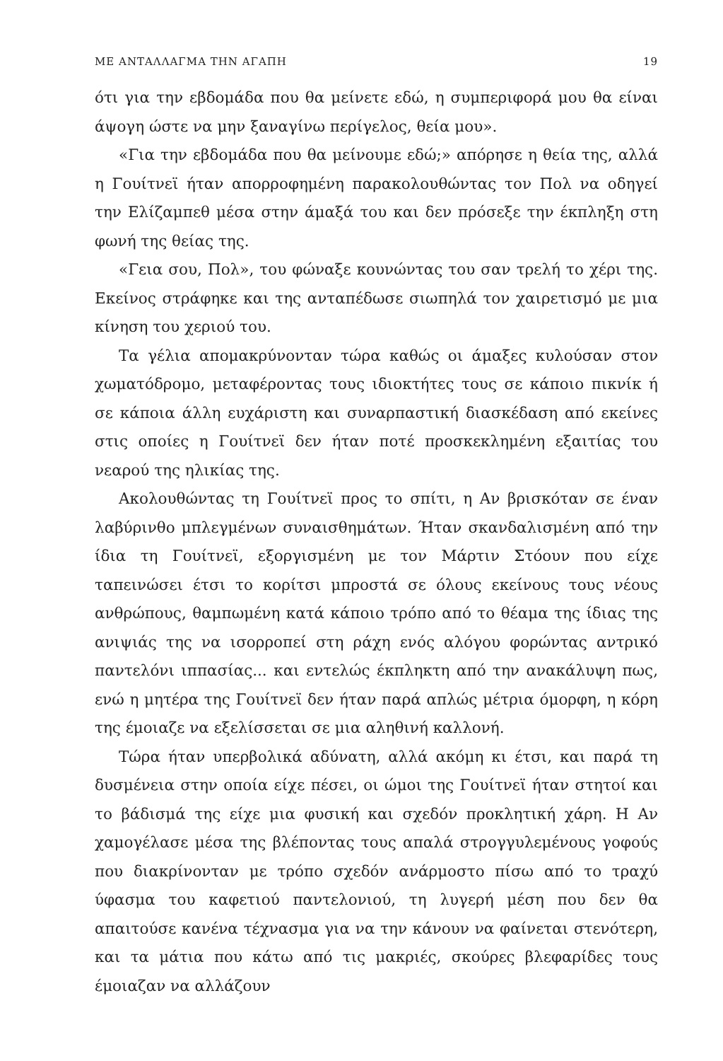ΜΕ ΑΝΤΑΛΛΑΓΜΑ ΤΗΝ ΑΓΑΠΗ 19
ότι για την εβδομάδα που θα μείνετε εδώ, η συμπεριφορά μου θα είναι άψογη ώστε να μην ξαναγίνω περίγελος, θεία μου».
«Για την εβδομάδα που θα μείνουμε εδώ;» απόρησε η θεία της, αλλά η Γουίτνεϊ ήταν απορροφημένη παρακολουθώντας τον Πολ να οδηγεί την Ελίζαμπεθ μέσα στην άμαξά του και δεν πρόσεξε την έκπληξη στη φωνή της θείας της.
«Γεια σου, Πολ», του φώναξε κουνώντας του σαν τρελή το χέρι της. Εκείνος στράφηκε και της ανταπέδωσε σιωπηλά τον χαιρετισμό με μια κίνηση του χεριού του.
Τα γέλια απομακρύνονταν τώρα καθώς οι άμαξες κυλούσαν στον χωματόδρομο, μεταφέροντας τους ιδιοκτήτες τους σε κάποιο πικνίκ ή σε κάποια άλλη ευχάριστη και συναρπαστική διασκέδαση από εκείνες στις οποίες η Γουίτνεϊ δεν ήταν ποτέ προσκεκλημένη εξαιτίας του νεαρού της ηλικίας της.
Ακολουθώντας τη Γουίτνεϊ προς το σπίτι, η Αν βρισκόταν σε έναν λαβύρινθο μπλεγμένων συναισθημάτων. Ήταν σκανδαλισμένη από την ίδια τη Γουίτνεϊ, εξοργισμένη με τον Μάρτιν Στόουν που είχε ταπεινώσει έτσι το κορίτσι μπροστά σε όλους εκείνους τους νέους ανθρώπους, θαμπωμένη κατά κάποιο τρόπο από το θέαμα της ίδιας της ανιψιάς της να ισορροπεί στη ράχη ενός αλόγου φορώντας αντρικό παντελόνι ιππασίας... και εντελώς έκπληκτη από την ανακάλυψη πως, ενώ η μητέρα της Γουίτνεϊ δεν ήταν παρά απλώς μέτρια όμορφη, η κόρη της έμοιαζε να εξελίσσεται σε μια αληθινή καλλονή.
Τώρα ήταν υπερβολικά αδύνατη, αλλά ακόμη κι έτσι, και παρά τη δυσμένεια στην οποία είχε πέσει, οι ώμοι της Γουίτνεϊ ήταν στητοί και το βάδισμά της είχε μια φυσική και σχεδόν προκλητική χάρη. Η Αν χαμογέλασε μέσα της βλέποντας τους απαλά στρογγυλεμένους γοφούς που διακρίνονταν με τρόπο σχεδόν ανάρμοστο πίσω από το τραχύ ύφασμα του καφετιού παντελονιού, τη λυγερή μέση που δεν θα απαιτούσε κανένα τέχνασμα για να την κάνουν να φαίνεται στενότερη, και τα μάτια που κάτω από τις μακριές, σκούρες βλεφαρίδες τους έμοιαζαν να αλλάζουν